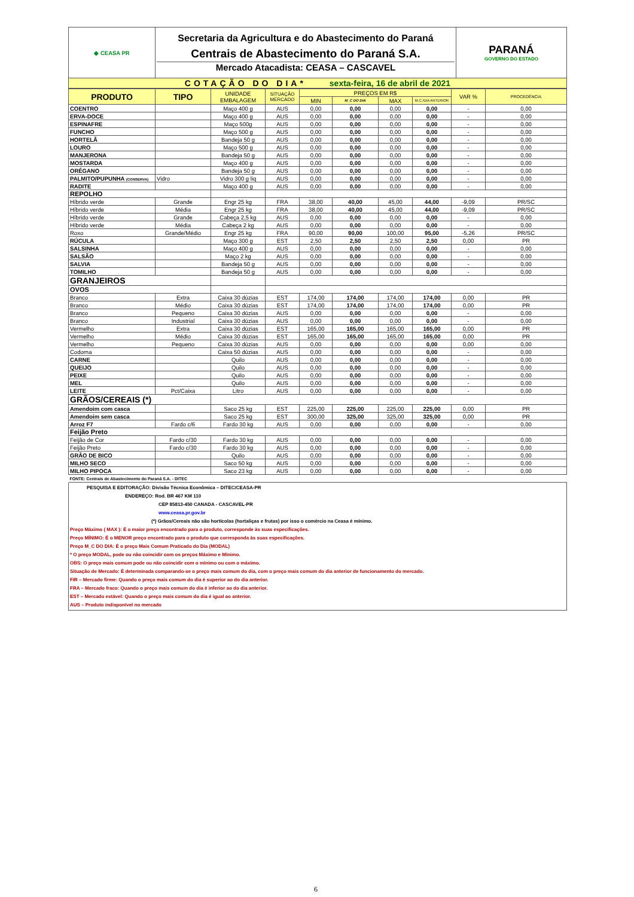| ◆ CEASA PR | Secretaria da Agricultura e do Abastecimento do Paraná Centrais de Abastecimento do Paraná S.A. Mercado Atacadista: CEASA – CASCAVEL | PARANÁ GOVERNO DO ESTADO |
| COTAÇÃO DO DIA* sexta-feira, 16 de abril de 2021 | | |
| PRODUTO | TIPO | UNIDADE EMBALAGEM | SITUAÇÃO MERCADO | PREÇOS EM R$ | | | | VAR % | PROCEDÊNCIA |
| --- | --- | --- | --- | --- | --- | --- | --- | --- | --- |
| | | | | MIN | M_C DO DIA | MAX | M.C./DIA ANTERIOR | | |
| COENTRO | | Maço 400 g | AUS | 0,00 | 0,00 | 0,00 | 0,00 | - | 0,00 |
| ERVA-DOCE | | Maço 400 g | AUS | 0,00 | 0,00 | 0,00 | 0,00 | - | 0,00 |
| ESPINAFRE | | Maço 500g | AUS | 0,00 | 0,00 | 0,00 | 0,00 | - | 0,00 |
| FUNCHO | | Maço 500 g | AUS | 0,00 | 0,00 | 0,00 | 0,00 | - | 0,00 |
| HORTELÃ | | Bandeja 50 g | AUS | 0,00 | 0,00 | 0,00 | 0,00 | - | 0,00 |
| LOURO | | Maço 500 g | AUS | 0,00 | 0,00 | 0,00 | 0,00 | - | 0,00 |
| MANJERONA | | Bandeja 50 g | AUS | 0,00 | 0,00 | 0,00 | 0,00 | - | 0,00 |
| MOSTARDA | | Maço 400 g | AUS | 0,00 | 0,00 | 0,00 | 0,00 | - | 0,00 |
| ORÉGANO | | Bandeja 50 g | AUS | 0,00 | 0,00 | 0,00 | 0,00 | - | 0,00 |
| PALMITO/PUPUNHA (CONSERVA) | Vidro | Vidro 300 g liq | AUS | 0,00 | 0,00 | 0,00 | 0,00 | - | 0,00 |
| RADITE | | Maço 400 g | AUS | 0,00 | 0,00 | 0,00 | 0,00 | - | 0,00 |
| REPOLHO | | | | | | | | | |
| Híbrido verde | Grande | Engr 25 kg | FRA | 38,00 | 40,00 | 45,00 | 44,00 | -9,09 | PR/SC |
| Híbrido verde | Média | Engr 25 kg | FRA | 38,00 | 40,00 | 45,00 | 44,00 | -9,09 | PR/SC |
| Híbrido verde | Grande | Cabeça 2,5 kg | AUS | 0,00 | 0,00 | 0,00 | 0,00 | - | 0,00 |
| Híbrido verde | Média | Cabeça 2 kg | AUS | 0,00 | 0,00 | 0,00 | 0,00 | - | 0,00 |
| Roxo | Grande/Médio | Engr 25 kg | FRA | 90,00 | 90,00 | 100,00 | 95,00 | -5,26 | PR/SC |
| RÚCULA | | Maço 300 g | EST | 2,50 | 2,50 | 2,50 | 2,50 | 0,00 | PR |
| SALSINHA | | Maço 400 g | AUS | 0,00 | 0,00 | 0,00 | 0,00 | - | 0,00 |
| SALSÃO | | Maço 2 kg | AUS | 0,00 | 0,00 | 0,00 | 0,00 | - | 0,00 |
| SALVIA | | Bandeja 50 g | AUS | 0,00 | 0,00 | 0,00 | 0,00 | - | 0,00 |
| TOMILHO | | Bandeja 50 g | AUS | 0,00 | 0,00 | 0,00 | 0,00 | - | 0,00 |
| GRANJEIROS | | | | | | | | | |
| OVOS | | | | | | | | | |
| Branco | Extra | Caixa 30 dúzias | EST | 174,00 | 174,00 | 174,00 | 174,00 | 0,00 | PR |
| Branco | Médio | Caixa 30 dúzias | EST | 174,00 | 174,00 | 174,00 | 174,00 | 0,00 | PR |
| Branco | Pequeno | Caixa 30 dúzias | AUS | 0,00 | 0,00 | 0,00 | 0,00 | - | 0,00 |
| Branco | Industrial | Caixa 30 dúzias | AUS | 0,00 | 0,00 | 0,00 | 0,00 | - | 0,00 |
| Vermelho | Extra | Caixa 30 dúzias | EST | 165,00 | 165,00 | 165,00 | 165,00 | 0,00 | PR |
| Vermelho | Médio | Caixa 30 dúzias | EST | 165,00 | 165,00 | 165,00 | 165,00 | 0,00 | PR |
| Vermelho | Pequeno | Caixa 30 dúzias | AUS | 0,00 | 0,00 | 0,00 | 0,00 | 0,00 | 0,00 |
| Codorna | | Caixa 50 dúzias | AUS | 0,00 | 0,00 | 0,00 | 0,00 | - | 0,00 |
| CARNE | | Quilo | AUS | 0,00 | 0,00 | 0,00 | 0,00 | - | 0,00 |
| QUEIJO | | Quilo | AUS | 0,00 | 0,00 | 0,00 | 0,00 | - | 0,00 |
| PEIXE | | Quilo | AUS | 0,00 | 0,00 | 0,00 | 0,00 | - | 0,00 |
| MEL | | Quilo | AUS | 0,00 | 0,00 | 0,00 | 0,00 | - | 0,00 |
| LEITE | Pct/Caixa | Litro | AUS | 0,00 | 0,00 | 0,00 | 0,00 | - | 0,00 |
| GRÃOS/CEREAIS (*) | | | | | | | | | |
| Amendoim com casca | | Saco 25 kg | EST | 225,00 | 225,00 | 225,00 | 225,00 | 0,00 | PR |
| Amendoim sem casca | | Saco 25 kg | EST | 300,00 | 325,00 | 325,00 | 325,00 | 0,00 | PR |
| Arroz F7 | Fardo c/6 | Fardo 30 kg | AUS | 0,00 | 0,00 | 0,00 | 0,00 | - | 0,00 |
| Feijão Preto | | | | | | | | | |
| Feijão de Cor | Fardo c/30 | Fardo 30 kg | AUS | 0,00 | 0,00 | 0,00 | 0,00 | - | 0,00 |
| Feijão Preto | Fardo c/30 | Fardo 30 kg | AUS | 0,00 | 0,00 | 0,00 | 0,00 | - | 0,00 |
| GRÃO DE BICO | | Quilo | AUS | 0,00 | 0,00 | 0,00 | 0,00 | - | 0,00 |
| MILHO SECO | | Saco 50 kg | AUS | 0,00 | 0,00 | 0,00 | 0,00 | - | 0,00 |
| MILHO PIPOCA | | Saco 23 kg | AUS | 0,00 | 0,00 | 0,00 | 0,00 | - | 0,00 |
| FONTE: Centrais de Abastecimento do Paraná S.A. - DITEC | | | | | | | | | |
PESQUISA E EDITORAÇÃO: Divisão Técnica Econômica – DITEC/CEASA-PR
ENDEREÇO: Rod. BR 467 KM 110
CEP 85813-450 CANADA - CASCAVEL-PR
www.ceasa.pr.gov.br
(*) Grãos/Cereais não são hortícolas (hortaliças e frutas) por isso o comércio na Ceasa é mínimo.
Preço Máximo ( MAX ): É o maior preço encontrado para o produto, corresponde às suas especificações.
Preço MÍNIMO: É o MENOR preço encontrado para o produto que corresponda às suas especificações.
Preço M_C DO DIA: É o preço Mais Comum Praticado do Dia (MODAL)
* O preço MODAL, pode ou não coincidir com os preços Máximo e Mínimo.
OBS: O preço mais comum pode ou não coincidir com o mínimo ou com o máximo.
Situação de Mercado: É determinada comparando-se o preço mais comum do dia, com o preço mais comum do dia anterior de funcionamento do mercado.
FIR – Mercado firme: Quando o preço mais comum do dia é superior ao do dia anterior.
FRA – Mercado fraco: Quando o preço mais comum do dia é inferior ao do dia anterior.
EST – Mercado estável: Quando o preço mais comum do dia é igual ao anterior.
AUS – Produto indisponível no mercado
6